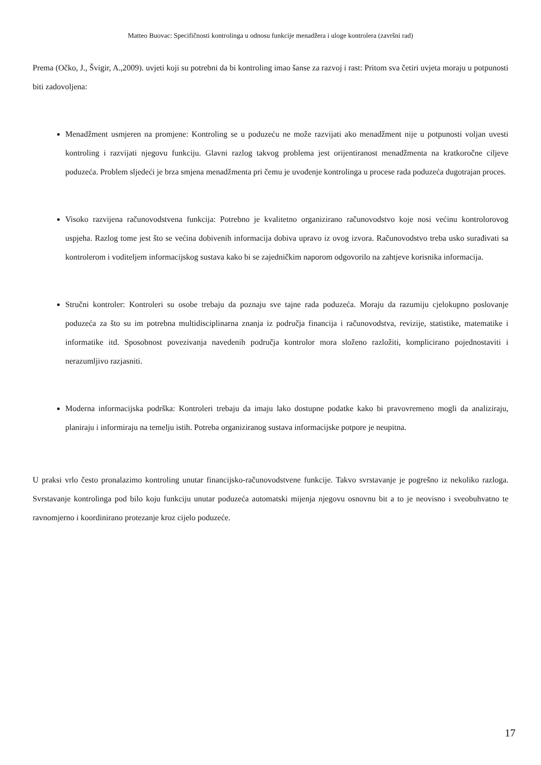Matteo Buovac: Specifičnosti kontrolinga u odnosu funkcije menadžera i uloge kontrolera (završni rad)
Prema (Očko, J., Švigir, A.,2009). uvjeti koji su potrebni da bi kontroling imao šanse za razvoj i rast: Pritom sva četiri uvjeta moraju u potpunosti biti zadovoljena:
Menadžment usmjeren na promjene: Kontroling se u poduzeću ne može razvijati ako menadžment nije u potpunosti voljan uvesti kontroling i razvijati njegovu funkciju. Glavni razlog takvog problema jest orijentiranost menadžmenta na kratkoročne ciljeve poduzeća. Problem sljedeći je brza smjena menadžmenta pri čemu je uvođenje kontrolinga u procese rada poduzeća dugotrajan proces.
Visoko razvijena računovodstvena funkcija: Potrebno je kvalitetno organizirano računovodstvo koje nosi većinu kontrolorovog uspjeha. Razlog tome jest što se većina dobivenih informacija dobiva upravo iz ovog izvora. Računovodstvo treba usko surađivati sa kontrolerom i voditeljem informacijskog sustava kako bi se zajedničkim naporom odgovorilo na zahtjeve korisnika informacija.
Stručni kontroler: Kontroleri su osobe trebaju da poznaju sve tajne rada poduzeća. Moraju da razumiju cjelokupno poslovanje poduzeća za što su im potrebna multidisciplinarna znanja iz područja financija i računovodstva, revizije, statistike, matematike i informatike itd. Sposobnost povezivanja navedenih područja kontrolor mora složeno razložiti, komplicirano pojednostaviti i nerazumljivo razjasniti.
Moderna informacijska podrška: Kontroleri trebaju da imaju lako dostupne podatke kako bi pravovremeno mogli da analiziraju, planiraju i informiraju na temelju istih. Potreba organiziranog sustava informacijske potpore je neupitna.
U praksi vrlo često pronalazimo kontroling unutar financijsko-računovodstvene funkcije. Takvo svrstavanje je pogrešno iz nekoliko razloga. Svrstavanje kontrolinga pod bilo koju funkciju unutar poduzeća automatski mijenja njegovu osnovnu bit a to je neovisno i sveobuhvatno te ravnomjerno i koordinirano protezanje kroz cijelo poduzeće.
17